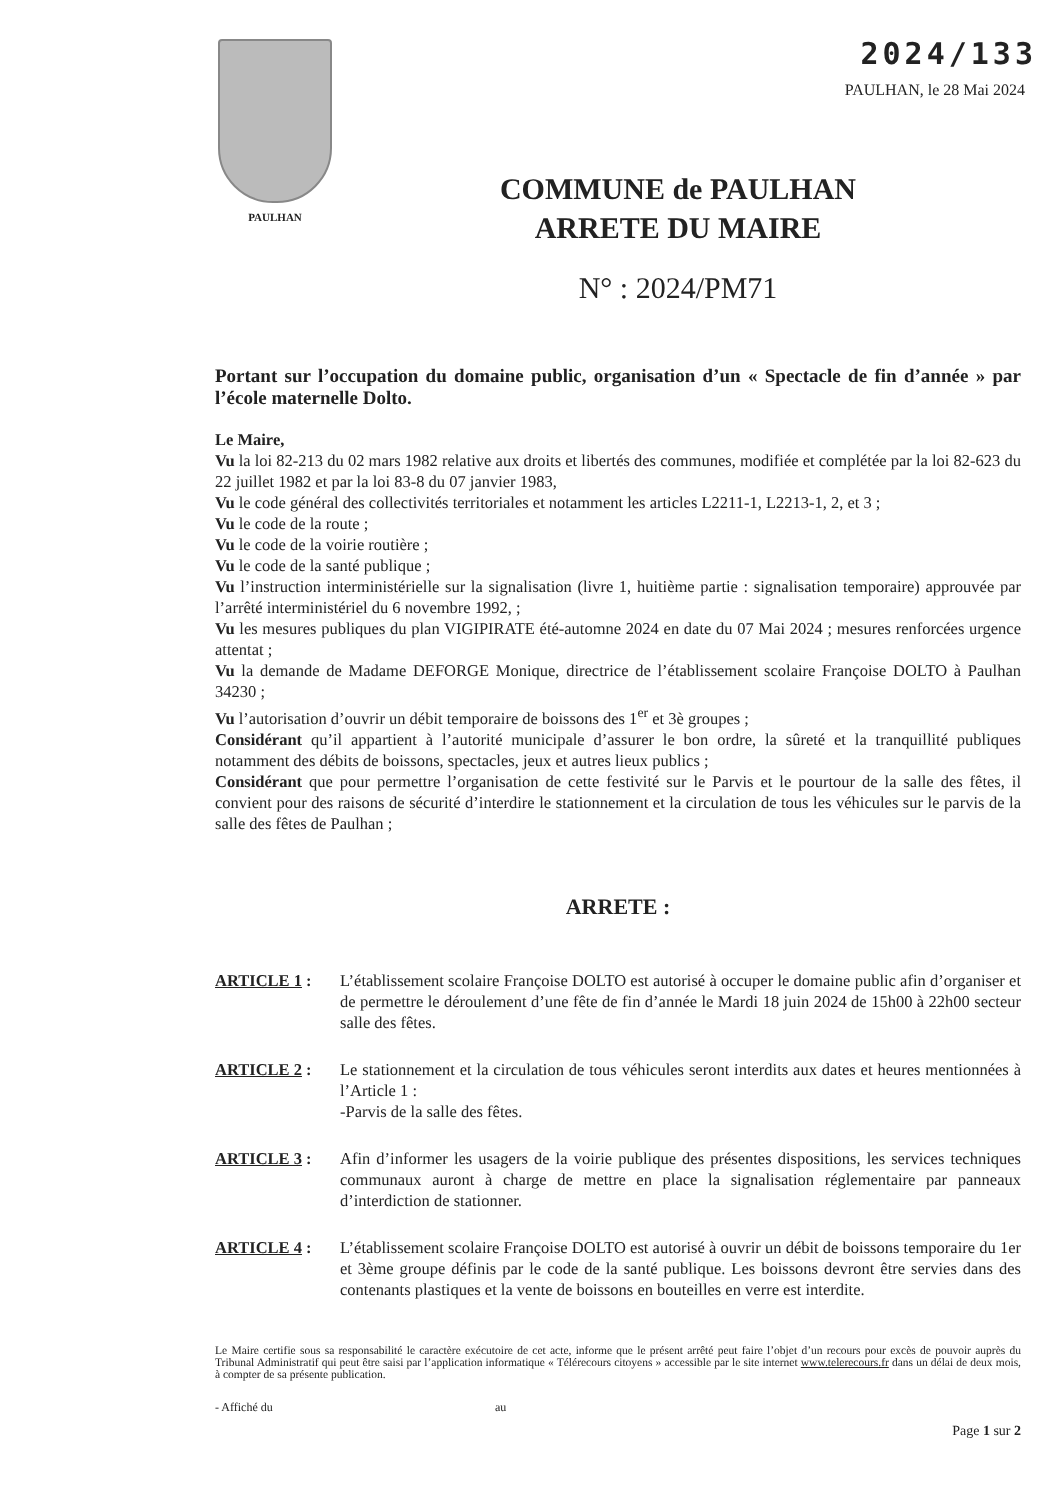2024/133
PAULHAN, le 28 Mai 2024
PAULHAN
COMMUNE de PAULHAN
ARRETE DU MAIRE
N° : 2024/PM71
Portant sur l’occupation du domaine public, organisation d’un « Spectacle de fin d’année » par l’école maternelle Dolto.
Le Maire,
Vu la loi 82-213 du 02 mars 1982 relative aux droits et libertés des communes, modifiée et complétée par la loi 82-623 du 22 juillet 1982 et par la loi 83-8 du 07 janvier 1983,
Vu le code général des collectivités territoriales et notamment les articles L2211-1, L2213-1, 2, et 3 ;
Vu le code de la route ;
Vu le code de la voirie routière ;
Vu le code de la santé publique ;
Vu l’instruction interministérielle sur la signalisation (livre 1, huitième partie : signalisation temporaire) approuvée par l’arrêté interministériel du 6 novembre 1992, ;
Vu les mesures publiques du plan VIGIPIRATE été-automne 2024 en date du 07 Mai 2024 ; mesures renforcées urgence attentat ;
Vu la demande de Madame DEFORGE Monique, directrice de l’établissement scolaire Françoise DOLTO à Paulhan 34230 ;
Vu l’autorisation d’ouvrir un débit temporaire de boissons des 1<sup>er</sup> et 3è groupes ;
Considérant qu’il appartient à l’autorité municipale d’assurer le bon ordre, la sûreté et la tranquillité publiques notamment des débits de boissons, spectacles, jeux et autres lieux publics ;
Considérant que pour permettre l’organisation de cette festivité sur le Parvis et le pourtour de la salle des fêtes, il convient pour des raisons de sécurité d’interdire le stationnement et la circulation de tous les véhicules sur le parvis de la salle des fêtes de Paulhan ;
ARRETE :
ARTICLE 1 : L’établissement scolaire Françoise DOLTO est autorisé à occuper le domaine public afin d’organiser et de permettre le déroulement d’une fête de fin d’année le Mardi 18 juin 2024 de 15h00 à 22h00 secteur salle des fêtes.
ARTICLE 2 : Le stationnement et la circulation de tous véhicules seront interdits aux dates et heures mentionnées à l’Article 1 :
-Parvis de la salle des fêtes.
ARTICLE 3 : Afin d’informer les usagers de la voirie publique des présentes dispositions, les services techniques communaux auront à charge de mettre en place la signalisation réglementaire par panneaux d’interdiction de stationner.
ARTICLE 4 : L’établissement scolaire Françoise DOLTO est autorisé à ouvrir un débit de boissons temporaire du 1er et 3ème groupe définis par le code de la santé publique. Les boissons devront être servies dans des contenants plastiques et la vente de boissons en bouteilles en verre est interdite.
Le Maire certifie sous sa responsabilité le caractère exécutoire de cet acte, informe que le présent arrêté peut faire l’objet d’un recours pour excès de pouvoir auprès du Tribunal Administratif qui peut être saisi par l’application informatique « Télérecours citoyens » accessible par le site internet www.telerecours.fr dans un délai de deux mois, à compter de sa présente publication.
- Affiché du au
Page 1 sur 2